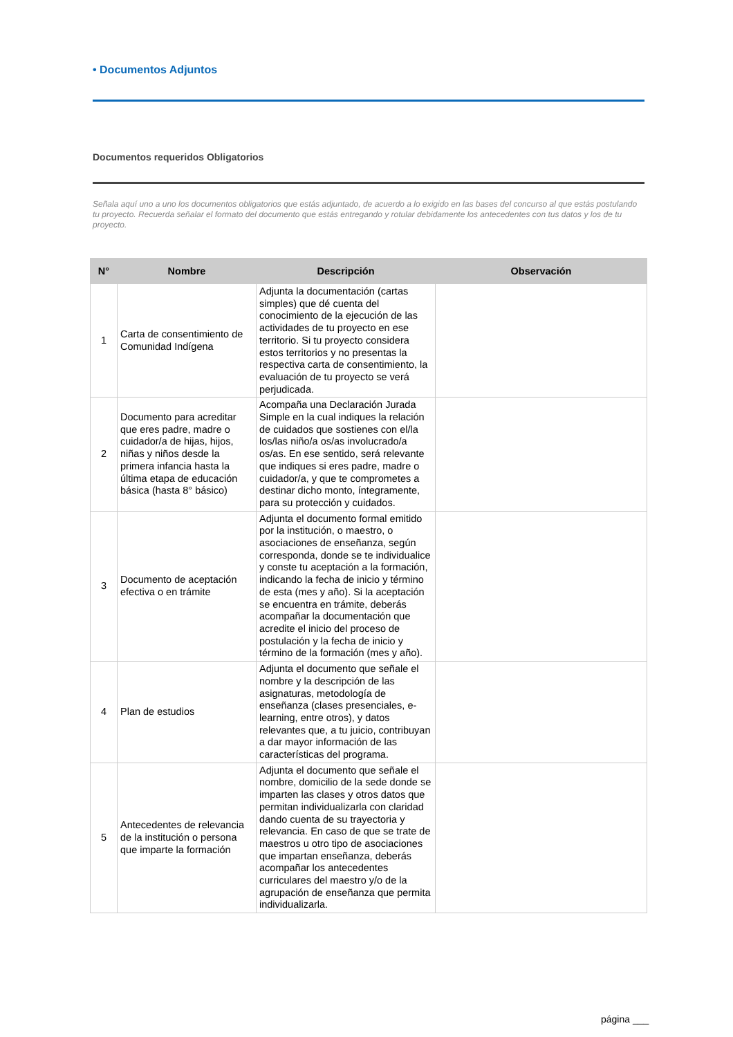• Documentos Adjuntos
Documentos requeridos Obligatorios
Señala aquí uno a uno los documentos obligatorios que estás adjuntado, de acuerdo a lo exigido en las bases del concurso al que estás postulando tu proyecto. Recuerda señalar el formato del documento que estás entregando y rotular debidamente los antecedentes con tus datos y los de tu proyecto.
| N° | Nombre | Descripción | Observación |
| --- | --- | --- | --- |
| 1 | Carta de consentimiento de Comunidad Indígena | Adjunta la documentación (cartas simples) que dé cuenta del conocimiento de la ejecución de las actividades de tu proyecto en ese territorio. Si tu proyecto considera estos territorios y no presentas la respectiva carta de consentimiento, la evaluación de tu proyecto se verá perjudicada. | |
| 2 | Documento para acreditar que eres padre, madre o cuidador/a de hijas, hijos, niñas y niños desde la primera infancia hasta la última etapa de educación básica (hasta 8° básico) | Acompaña una Declaración Jurada Simple en la cual indiques la relación de cuidados que sostienes con el/la los/las niño/a os/as involucrado/a os/as. En ese sentido, será relevante que indiques si eres padre, madre o cuidador/a, y que te comprometes a destinar dicho monto, íntegramente, para su protección y cuidados. | |
| 3 | Documento de aceptación efectiva o en trámite | Adjunta el documento formal emitido por la institución, o maestro, o asociaciones de enseñanza, según corresponda, donde se te individualice y conste tu aceptación a la formación, indicando la fecha de inicio y término de esta (mes y año). Si la aceptación se encuentra en trámite, deberás acompañar la documentación que acredite el inicio del proceso de postulación y la fecha de inicio y término de la formación (mes y año). | |
| 4 | Plan de estudios | Adjunta el documento que señale el nombre y la descripción de las asignaturas, metodología de enseñanza (clases presenciales, e-learning, entre otros), y datos relevantes que, a tu juicio, contribuyan a dar mayor información de las características del programa. | |
| 5 | Antecedentes de relevancia de la institución o persona que imparte la formación | Adjunta el documento que señale el nombre, domicilio de la sede donde se imparten las clases y otros datos que permitan individualizarla con claridad dando cuenta de su trayectoria y relevancia. En caso de que se trate de maestros u otro tipo de asociaciones que impartan enseñanza, deberás acompañar los antecedentes curriculares del maestro y/o de la agrupación de enseñanza que permita individualizarla. | |
página ___